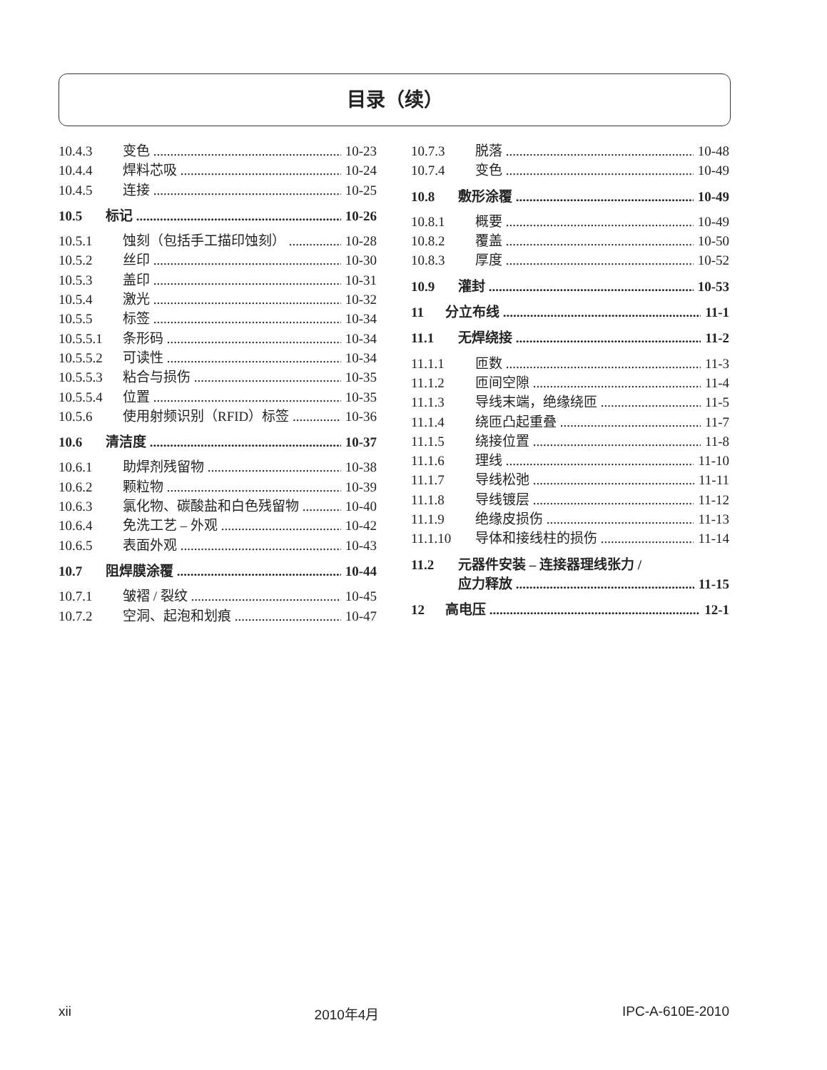目录（续）
10.4.3 变色 10-23
10.4.4 焊料芯吸 10-24
10.4.5 连接 10-25
10.5 标记 10-26
10.5.1 蚀刻（包括手工描印蚀刻） 10-28
10.5.2 丝印 10-30
10.5.3 盖印 10-31
10.5.4 激光 10-32
10.5.5 标签 10-34
10.5.5.1 条形码 10-34
10.5.5.2 可读性 10-34
10.5.5.3 粘合与损伤 10-35
10.5.5.4 位置 10-35
10.5.6 使用射频识别（RFID）标签 10-36
10.6 清洁度 10-37
10.6.1 助焊剂残留物 10-38
10.6.2 颗粒物 10-39
10.6.3 氯化物、碳酸盐和白色残留物 10-40
10.6.4 免洗工艺 – 外观 10-42
10.6.5 表面外观 10-43
10.7 阻焊膜涂覆 10-44
10.7.1 皱褶 / 裂纹 10-45
10.7.2 空洞、起泡和划痕 10-47
10.7.3 脱落 10-48
10.7.4 变色 10-49
10.8 敷形涂覆 10-49
10.8.1 概要 10-49
10.8.2 覆盖 10-50
10.8.3 厚度 10-52
10.9 灌封 10-53
11 分立布线 11-1
11.1 无焊绕接 11-2
11.1.1 匝数 11-3
11.1.2 匝间空隙 11-4
11.1.3 导线末端，绝缘绕匝 11-5
11.1.4 绕匝凸起重叠 11-7
11.1.5 绕接位置 11-8
11.1.6 理线 11-10
11.1.7 导线松弛 11-11
11.1.8 导线镀层 11-12
11.1.9 绝缘皮损伤 11-13
11.1.10 导体和接线柱的损伤 11-14
11.2 元器件安装 – 连接器理线张力 /
应力释放 11-15
12 高电压 12-1
xii 2010年4月 IPC-A-610E-2010